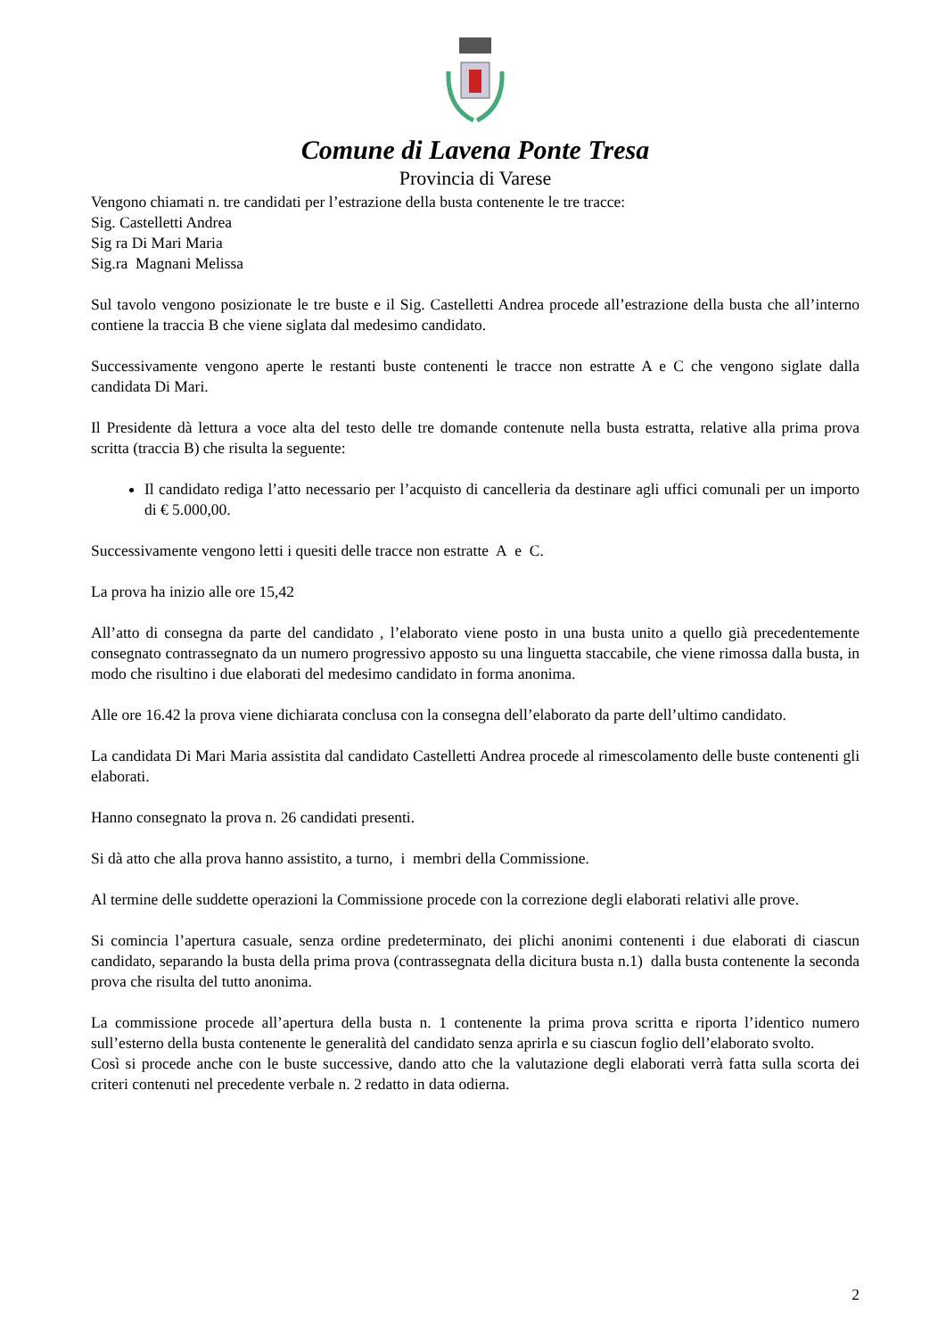Comune di Lavena Ponte Tresa
Provincia di Varese
Vengono chiamati n. tre candidati per l’estrazione della busta contenente le tre tracce:
Sig. Castelletti Andrea
Sig ra Di Mari Maria
Sig.ra Magnani Melissa
Sul tavolo vengono posizionate le tre buste e il Sig. Castelletti Andrea procede all’estrazione della busta che all’interno contiene la traccia B che viene siglata dal medesimo candidato.
Successivamente vengono aperte le restanti buste contenenti le tracce non estratte A e C che vengono siglate dalla candidata Di Mari.
Il Presidente dà lettura a voce alta del testo delle tre domande contenute nella busta estratta, relative alla prima prova scritta (traccia B) che risulta la seguente:
Il candidato rediga l’atto necessario per l’acquisto di cancelleria da destinare agli uffici comunali per un importo di € 5.000,00.
Successivamente vengono letti i quesiti delle tracce non estratte A e C.
La prova ha inizio alle ore 15,42
All’atto di consegna da parte del candidato , l’elaborato viene posto in una busta unito a quello già precedentemente consegnato contrassegnato da un numero progressivo apposto su una linguetta staccabile, che viene rimossa dalla busta, in modo che risultino i due elaborati del medesimo candidato in forma anonima.
Alle ore 16.42 la prova viene dichiarata conclusa con la consegna dell’elaborato da parte dell’ultimo candidato.
La candidata Di Mari Maria assistita dal candidato Castelletti Andrea procede al rimescolamento delle buste contenenti gli elaborati.
Hanno consegnato la prova n. 26 candidati presenti.
Si dà atto che alla prova hanno assistito, a turno, i membri della Commissione.
Al termine delle suddette operazioni la Commissione procede con la correzione degli elaborati relativi alle prove.
Si comincia l’apertura casuale, senza ordine predeterminato, dei plichi anonimi contenenti i due elaborati di ciascun candidato, separando la busta della prima prova (contrassegnata della dicitura busta n.1) dalla busta contenente la seconda prova che risulta del tutto anonima.
La commissione procede all’apertura della busta n. 1 contenente la prima prova scritta e riporta l’identico numero sull’esterno della busta contenente le generalità del candidato senza aprirla e su ciascun foglio dell’elaborato svolto.
Così si procede anche con le buste successive, dando atto che la valutazione degli elaborati verrà fatta sulla scorta dei criteri contenuti nel precedente verbale n. 2 redatto in data odierna.
2